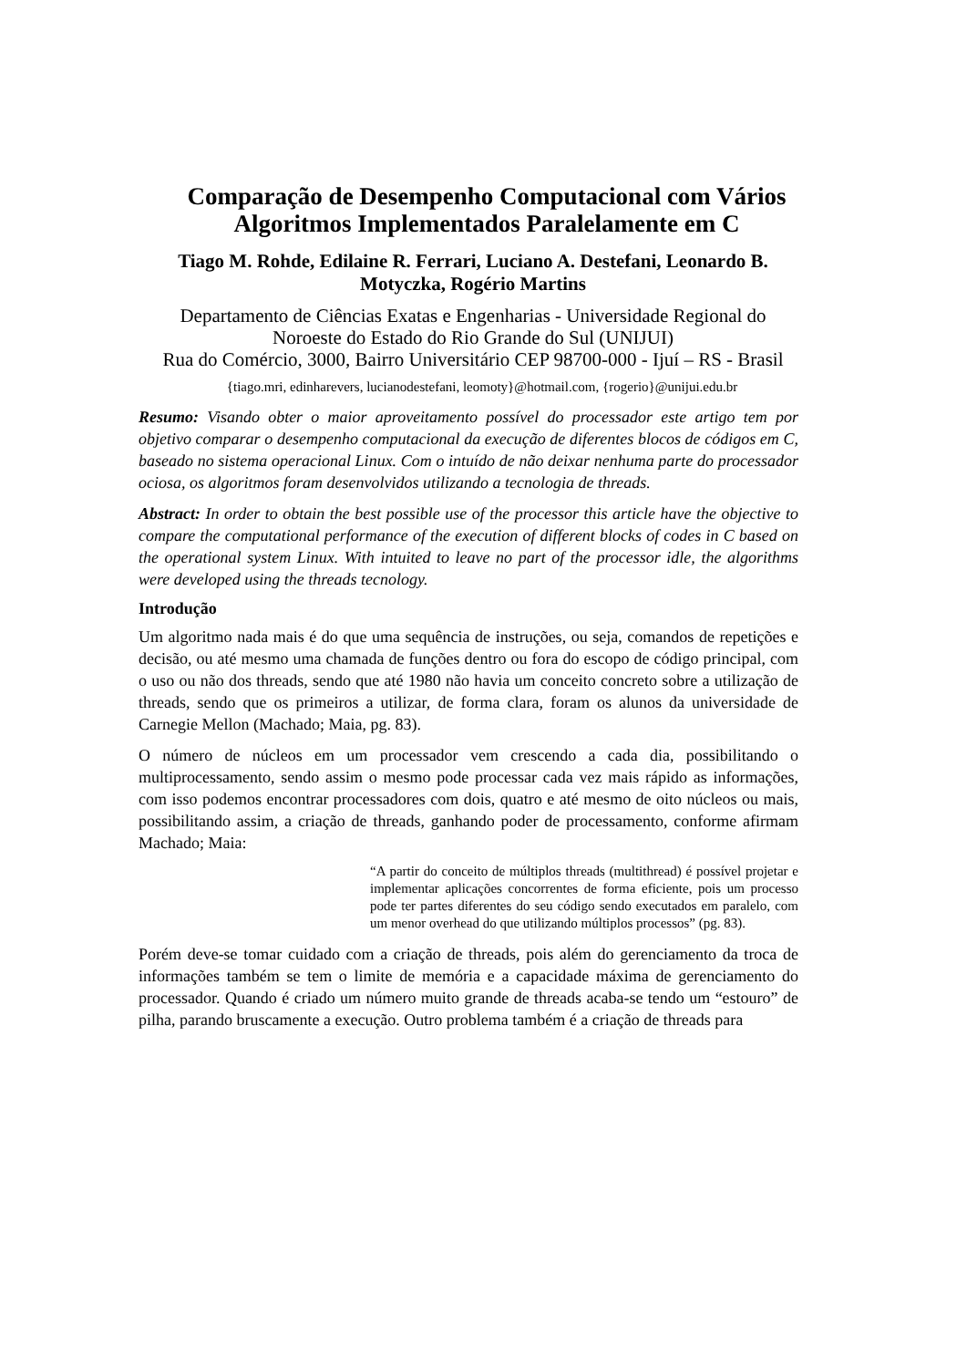Comparação de Desempenho Computacional com Vários Algoritmos Implementados Paralelamente em C
Tiago M. Rohde, Edilaine R. Ferrari, Luciano A. Destefani, Leonardo B. Motyczka, Rogério Martins
Departamento de Ciências Exatas e Engenharias - Universidade Regional do Noroeste do Estado do Rio Grande do Sul (UNIJUI)
Rua do Comércio, 3000, Bairro Universitário CEP 98700-000 - Ijuí – RS - Brasil
{tiago.mri, edinharevers, lucianodestefani, leomoty}@hotmail.com, {rogerio}@unijui.edu.br
Resumo: Visando obter o maior aproveitamento possível do processador este artigo tem por objetivo comparar o desempenho computacional da execução de diferentes blocos de códigos em C, baseado no sistema operacional Linux. Com o intuído de não deixar nenhuma parte do processador ociosa, os algoritmos foram desenvolvidos utilizando a tecnologia de threads.
Abstract: In order to obtain the best possible use of the processor this article have the objective to compare the computational performance of the execution of different blocks of codes in C based on the operational system Linux. With intuited to leave no part of the processor idle, the algorithms were developed using the threads tecnology.
Introdução
Um algoritmo nada mais é do que uma sequência de instruções, ou seja, comandos de repetições e decisão, ou até mesmo uma chamada de funções dentro ou fora do escopo de código principal, com o uso ou não dos threads, sendo que até 1980 não havia um conceito concreto sobre a utilização de threads, sendo que os primeiros a utilizar, de forma clara, foram os alunos da universidade de Carnegie Mellon (Machado; Maia, pg. 83).
O número de núcleos em um processador vem crescendo a cada dia, possibilitando o multiprocessamento, sendo assim o mesmo pode processar cada vez mais rápido as informações, com isso podemos encontrar processadores com dois, quatro e até mesmo de oito núcleos ou mais, possibilitando assim, a criação de threads, ganhando poder de processamento, conforme afirmam Machado; Maia:
“A partir do conceito de múltiplos threads (multithread) é possível projetar e implementar aplicações concorrentes de forma eficiente, pois um processo pode ter partes diferentes do seu código sendo executados em paralelo, com um menor overhead do que utilizando múltiplos processos” (pg. 83).
Porém deve-se tomar cuidado com a criação de threads, pois além do gerenciamento da troca de informações também se tem o limite de memória e a capacidade máxima de gerenciamento do processador. Quando é criado um número muito grande de threads acaba-se tendo um “estouro” de pilha, parando bruscamente a execução. Outro problema também é a criação de threads para